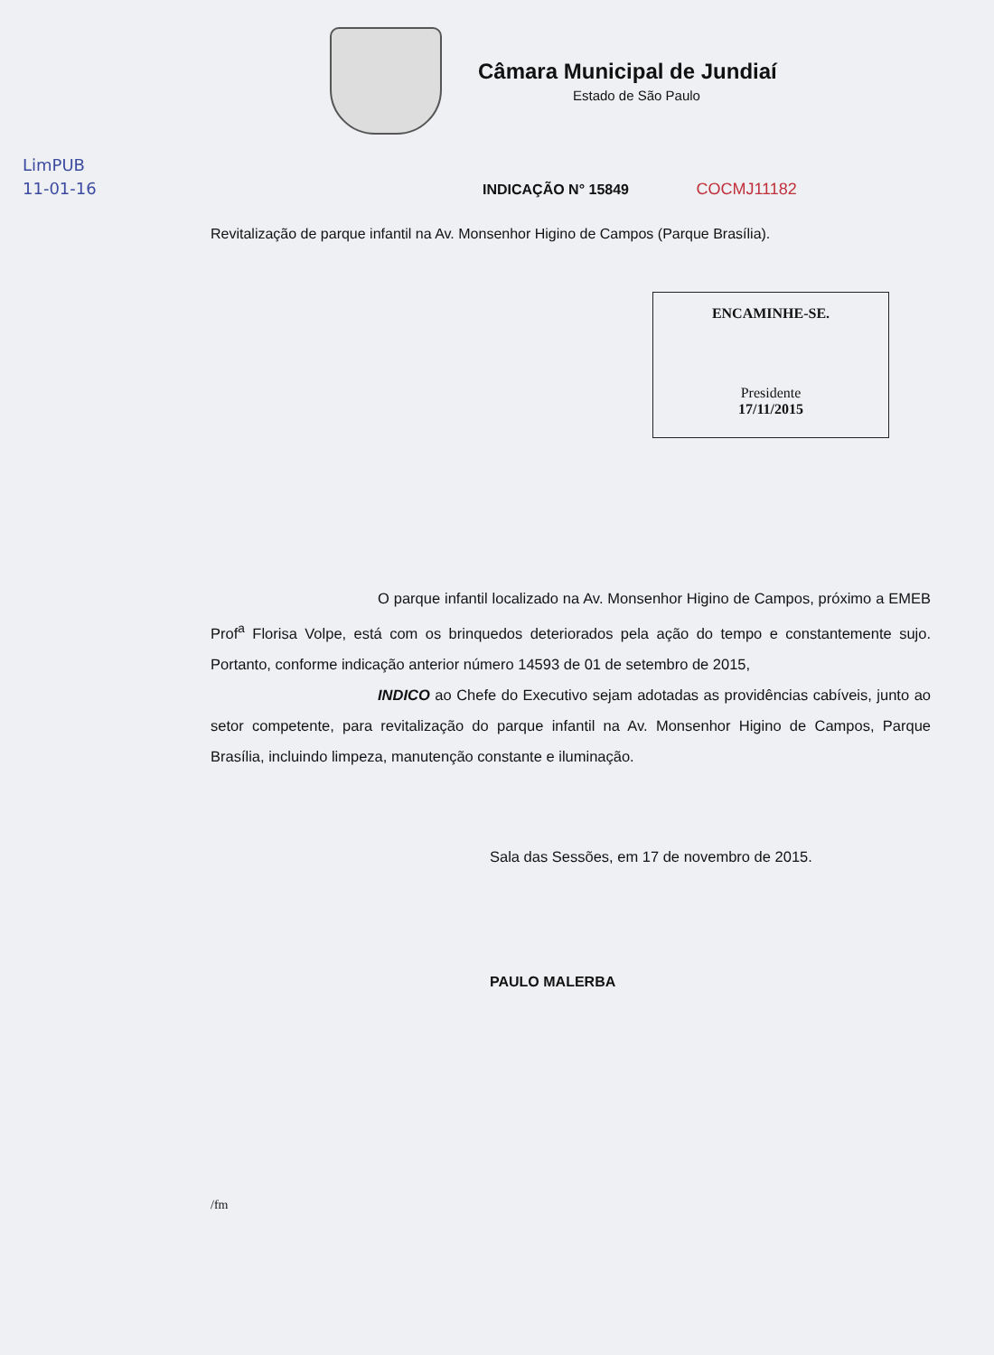Câmara Municipal de Jundiaí
Estado de São Paulo
LimPUB
11-01-16
INDICAÇÃO N° 15849 COCMJ11182
Revitalização de parque infantil na Av. Monsenhor Higino de Campos (Parque Brasília).
ENCAMINHE-SE.
Presidente
17/11/2015
O parque infantil localizado na Av. Monsenhor Higino de Campos, próximo a EMEB Prof<sup>a</sup> Florisa Volpe, está com os brinquedos deteriorados pela ação do tempo e constantemente sujo. Portanto, conforme indicação anterior número 14593 de 01 de setembro de 2015,
INDICO ao Chefe do Executivo sejam adotadas as providências cabíveis, junto ao setor competente, para revitalização do parque infantil na Av. Monsenhor Higino de Campos, Parque Brasília, incluindo limpeza, manutenção constante e iluminação.
Sala das Sessões, em 17 de novembro de 2015.
PAULO MALERBA
/fm